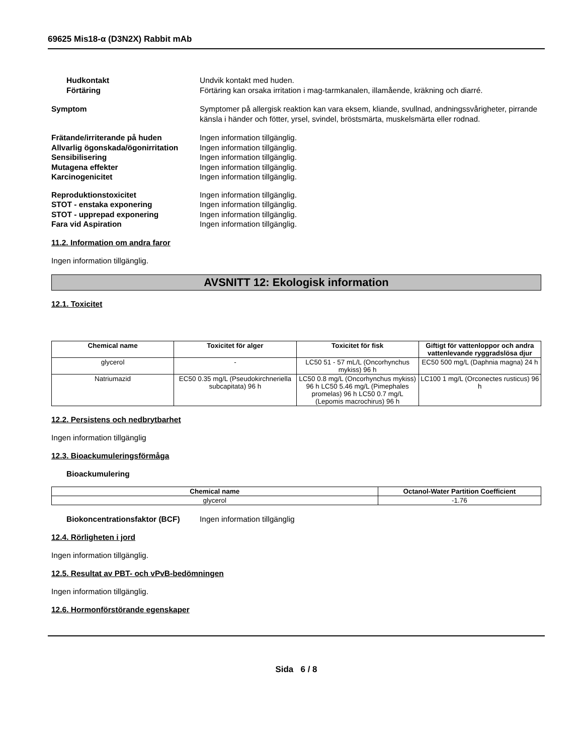69625 Mis18-α (D3N2X) Rabbit mAb
Hudkontakt Undvik kontakt med huden.
Förtäring Förtäring kan orsaka irritation i mag-tarmkanalen, illamående, kräkning och diarré.
Symptom Symptomer på allergisk reaktion kan vara eksem, kliande, svullnad, andningssvårigheter, pirrande känsla i händer och fötter, yrsel, svindel, bröstsmärta, muskelsmärta eller rodnad.
Frätande/irriterande på huden Ingen information tillgänglig.
Allvarlig ögonskada/ögonirritation
Ingen information tillgänglig.
Sensibilisering Ingen information tillgänglig.
Mutagena effekter Ingen information tillgänglig.
Karcinogenicitet Ingen information tillgänglig.
Reproduktionstoxicitet Ingen information tillgänglig.
STOT - enstaka exponering Ingen information tillgänglig.
STOT - upprepad exponering Ingen information tillgänglig.
Fara vid Aspiration Ingen information tillgänglig.
11.2. Information om andra faror
Ingen information tillgänglig.
AVSNITT 12: Ekologisk information
12.1. Toxicitet
| Chemical name | Toxicitet för alger | Toxicitet för fisk | Giftigt för vattenloppor och andra vattenlevande ryggradslösa djur |
| --- | --- | --- | --- |
| glycerol | - | LC50 51 - 57 mL/L (Oncorhynchus mykiss) 96 h | EC50 500 mg/L (Daphnia magna) 24 h |
| Natriumazid | EC50 0.35 mg/L (Pseudokirchneriella subcapitata) 96 h | LC50 0.8 mg/L (Oncorhynchus mykiss) 96 h LC50 5.46 mg/L (Pimephales promelas) 96 h LC50 0.7 mg/L (Lepomis macrochirus) 96 h | LC100 1 mg/L (Orconectes rusticus) 96 h |
12.2. Persistens och nedbrytbarhet
Ingen information tillgänglig
12.3. Bioackumuleringsförmåga
Bioackumulering
| Chemical name | Octanol-Water Partition Coefficient |
| --- | --- |
| glycerol | -1.76 |
Biokoncentrationsfaktor (BCF) Ingen information tillgänglig
12.4. Rörligheten i jord
Ingen information tillgänglig.
12.5. Resultat av PBT- och vPvB-bedömningen
Ingen information tillgänglig.
12.6. Hormonförstörande egenskaper
Sida 6 / 8